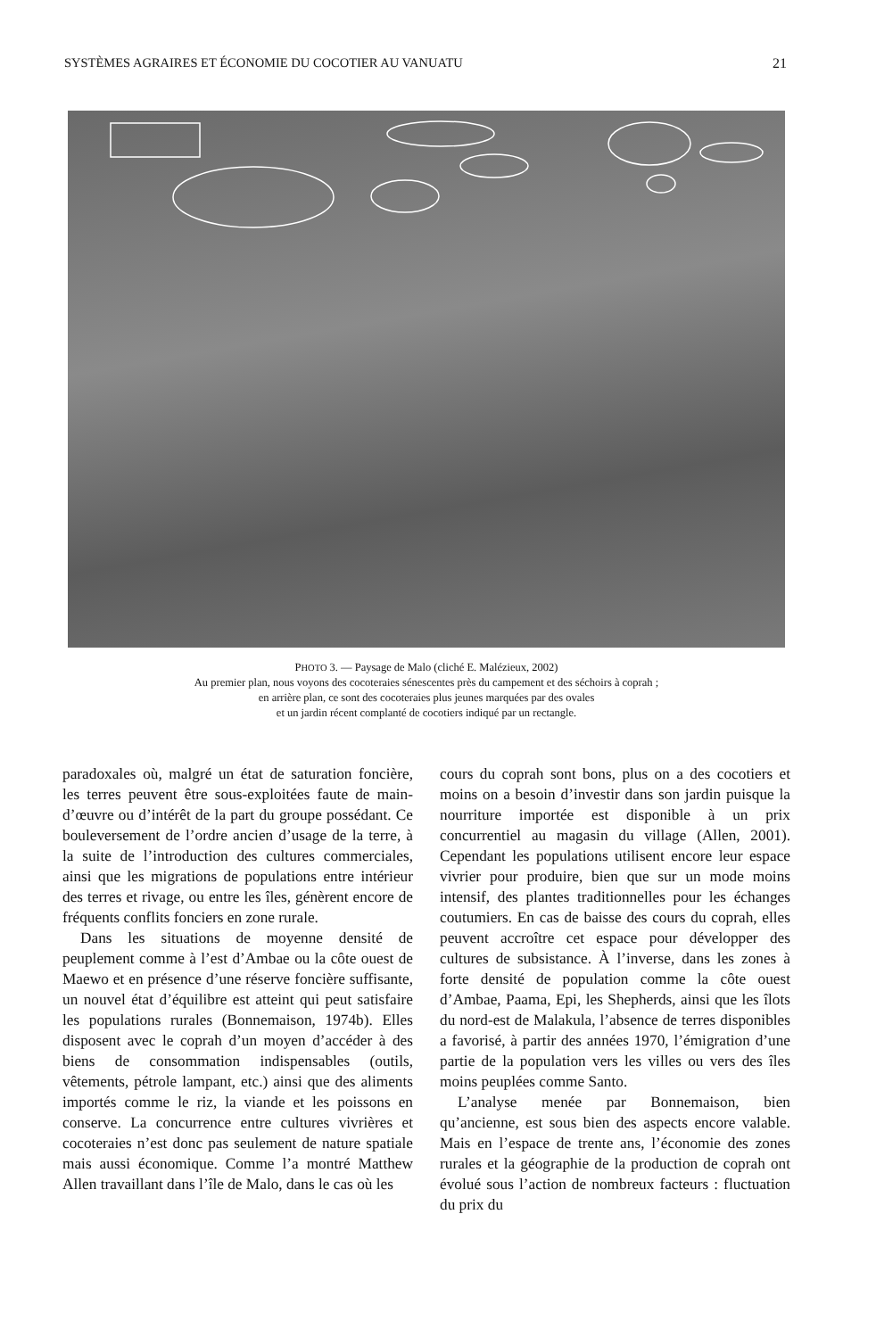SYSTÈMES AGRAIRES ET ÉCONOMIE DU COCOTIER AU VANUATU 21
PHOTO 3. — Paysage de Malo (cliché E. Malézieux, 2002)
Au premier plan, nous voyons des cocoteraies sénescentes près du campement et des séchoirs à coprah ;
en arrière plan, ce sont des cocoteraies plus jeunes marquées par des ovales
et un jardin récent complanté de cocotiers indiqué par un rectangle.
paradoxales où, malgré un état de saturation foncière, les terres peuvent être sous-exploitées faute de main-d’œuvre ou d’intérêt de la part du groupe possédant. Ce bouleversement de l’ordre ancien d’usage de la terre, à la suite de l’introduction des cultures commerciales, ainsi que les migrations de populations entre intérieur des terres et rivage, ou entre les îles, génèrent encore de fréquents conflits fonciers en zone rurale.
Dans les situations de moyenne densité de peuplement comme à l’est d’Ambae ou la côte ouest de Maewo et en présence d’une réserve foncière suffisante, un nouvel état d’équilibre est atteint qui peut satisfaire les populations rurales (Bonnemaison, 1974b). Elles disposent avec le coprah d’un moyen d’accéder à des biens de consommation indispensables (outils, vêtements, pétrole lampant, etc.) ainsi que des aliments importés comme le riz, la viande et les poissons en conserve. La concurrence entre cultures vivrières et cocoteraies n’est donc pas seulement de nature spatiale mais aussi économique. Comme l’a montré Matthew Allen travaillant dans l’île de Malo, dans le cas où les
cours du coprah sont bons, plus on a des cocotiers et moins on a besoin d’investir dans son jardin puisque la nourriture importée est disponible à un prix concurrentiel au magasin du village (Allen, 2001). Cependant les populations utilisent encore leur espace vivrier pour produire, bien que sur un mode moins intensif, des plantes traditionnelles pour les échanges coutumiers. En cas de baisse des cours du coprah, elles peuvent accroître cet espace pour développer des cultures de subsistance. À l’inverse, dans les zones à forte densité de population comme la côte ouest d’Ambae, Paama, Epi, les Shepherds, ainsi que les îlots du nord-est de Malakula, l’absence de terres disponibles a favorisé, à partir des années 1970, l’émigration d’une partie de la population vers les villes ou vers des îles moins peuplées comme Santo.
L’analyse menée par Bonnemaison, bien qu’ancienne, est sous bien des aspects encore valable. Mais en l’espace de trente ans, l’économie des zones rurales et la géographie de la production de coprah ont évolué sous l’action de nombreux facteurs : fluctuation du prix du